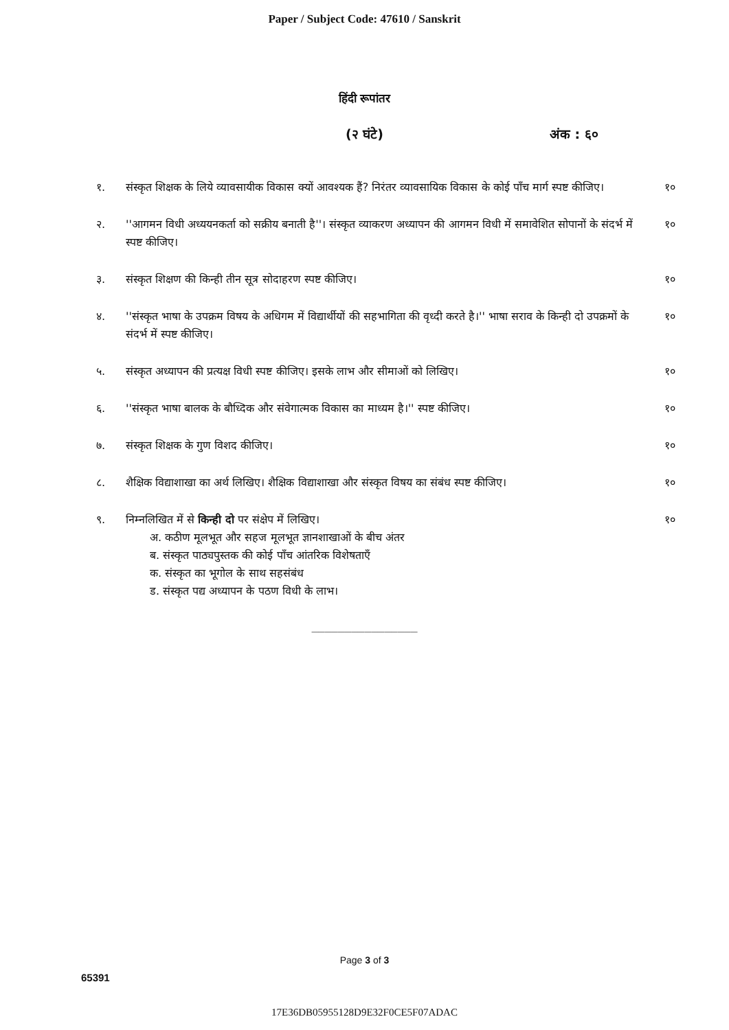Paper / Subject Code: 47610 / Sanskrit
हिंदी रूपांतर
(२ घंटे) अंक : ६०
१. संस्कृत शिक्षक के लिये व्यावसायीक विकास क्यों आवश्यक हैं? निरंतर व्यावसायिक विकास के कोई पाँच मार्ग स्पष्ट कीजिए। १०
२. ''आगमन विधी अध्ययनकर्ता को सक्रीय बनाती है''। संस्कृत व्याकरण अध्यापन की आगमन विधी में समावेशित सोपानों के संदर्भ में स्पष्ट कीजिए। १०
३. संस्कृत शिक्षण की किन्ही तीन सूत्र सोदाहरण स्पष्ट कीजिए। १०
४. ''संस्कृत भाषा के उपक्रम विषय के अधिगम में विद्यार्थीयों की सहभागिता की वृध्दी करते है।'' भाषा सराव के किन्ही दो उपक्रमों के संदर्भ में स्पष्ट कीजिए। १०
५. संस्कृत अध्यापन की प्रत्यक्ष विधी स्पष्ट कीजिए। इसके लाभ और सीमाओं को लिखिए। १०
६. ''संस्कृत भाषा बालक के बौध्दिक और संवेगात्मक विकास का माध्यम है।'' स्पष्ट कीजिए। १०
७. संस्कृत शिक्षक के गुण विशद कीजिए। १०
८. शैक्षिक विद्याशाखा का अर्थ लिखिए। शैक्षिक विद्याशाखा और संस्कृत विषय का संबंध स्पष्ट कीजिए। १०
९. निम्नलिखित में से किन्ही दो पर संक्षेप में लिखिए।
अ. कठीण मूलभूत और सहज मूलभूत ज्ञानशाखाओं के बीच अंतर
ब. संस्कृत पाठ्यपुस्तक की कोई पाँच आंतरिक विशेषताएँ
क. संस्कृत का भूगोल के साथ सहसंबंध
ड. संस्कृत पद्य अध्यापन के पठण विधी के लाभ।
१०
________________
Page 3 of 3
65391
17E36DB05955128D9E32F0CE5F07ADAC